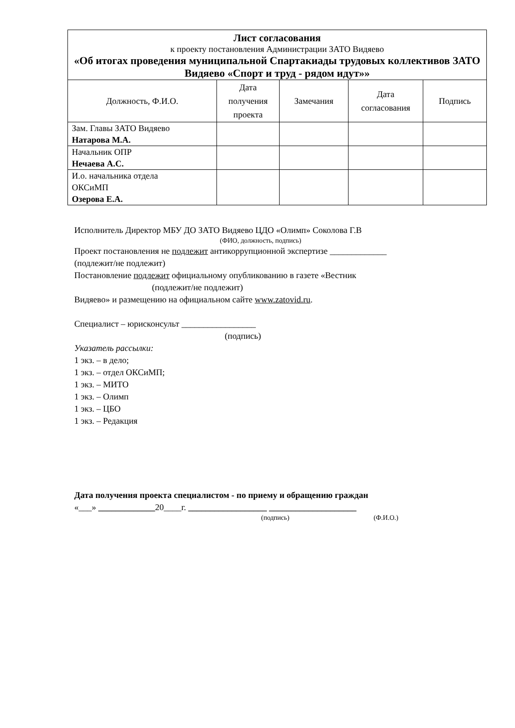| Лист согласования к проекту постановления Администрации ЗАТО Видяево «Об итогах проведения муниципальной Спартакиады трудовых коллективов ЗАТО Видяево «Спорт и труд - рядом идут»» | | | | |
| Должность, Ф.И.О. | Дата получения проекта | Замечания | Дата согласования | Подпись |
| Зам. Главы ЗАТО Видяево Натарова М.А. | | | | |
| Начальник ОПР Нечаева А.С. | | | | |
| И.о. начальника отдела ОКСиМП Озерова Е.А. | | | | |
Исполнитель Директор МБУ ДО ЗАТО Видяево ЦДО «Олимп» Соколова Г.В
(ФИО, должность, подпись)
Проект постановления не подлежит антикоррупционной экспертизе _____________
(подлежит/не подлежит)
Постановление подлежит официальному опубликованию в газете «Вестник
(подлежит/не подлежит)
Видяево» и размещению на официальном сайте www.zatovid.ru.
Специалист – юрисконсульт _________________
(подпись)
Указатель рассылки:
1 экз. – в дело;
1 экз. – отдел ОКСиМП;
1 экз. – МИТО
1 экз. – Олимп
1 экз. – ЦБО
1 экз. – Редакция
Дата получения проекта специалистом - по приему и обращению граждан
«___» _____________20____г. __________________ ____________________
(подпись) (Ф.И.О.)